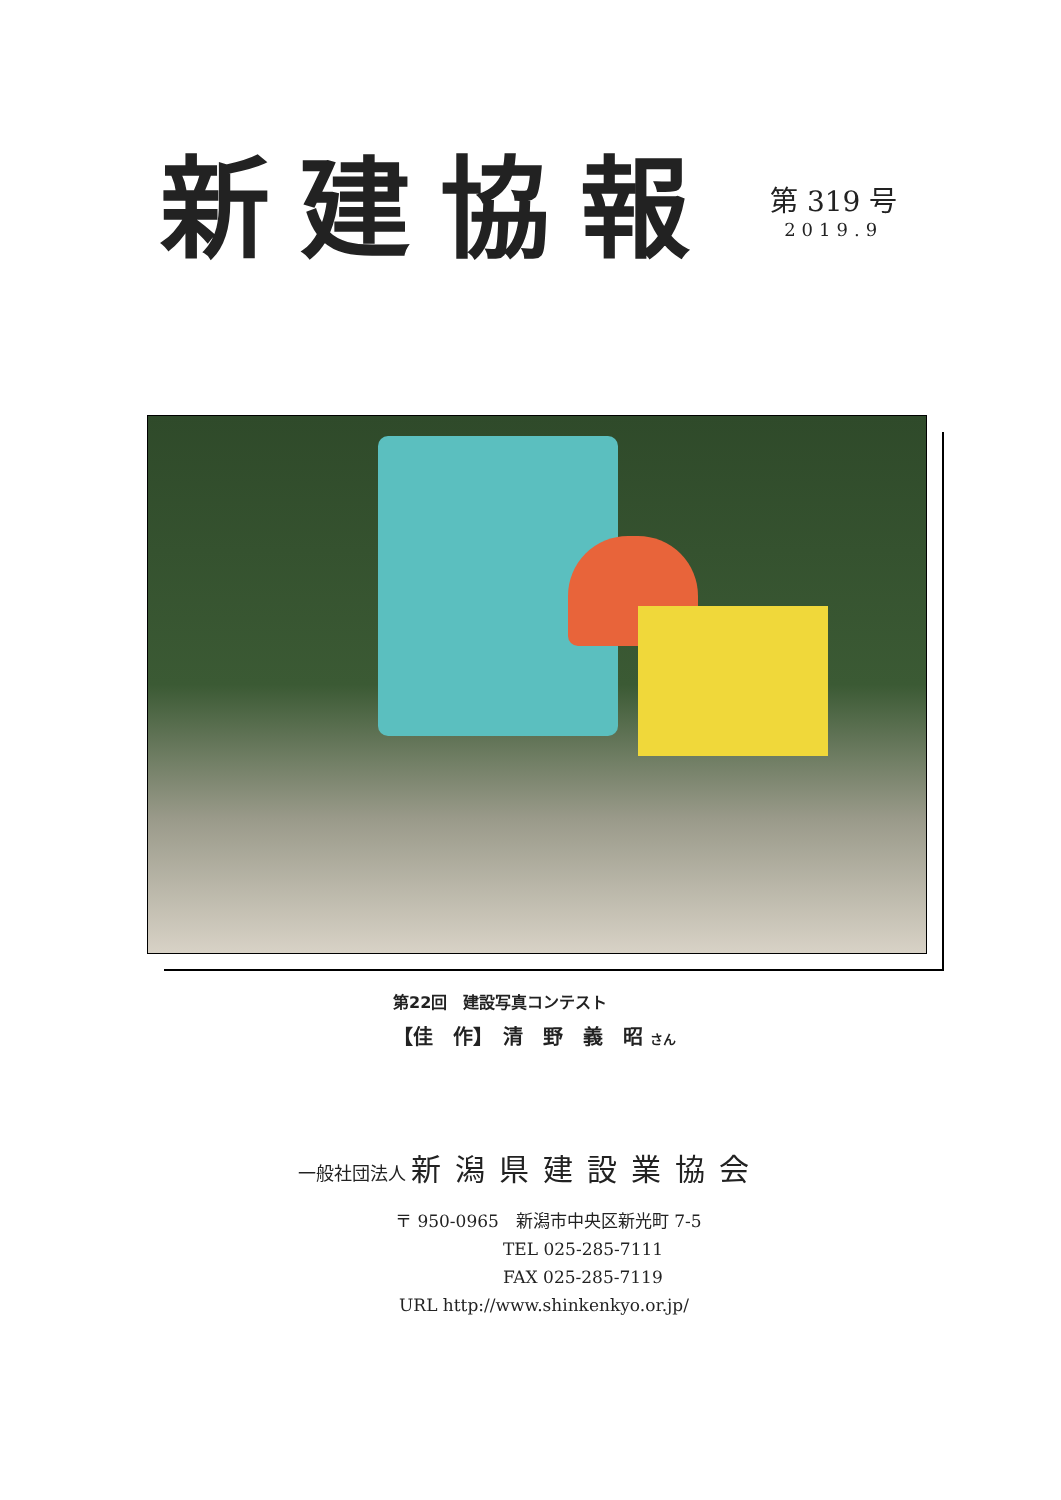新建協報
第 319 号
2019.9
第22回　建設写真コンテスト
【佳　作】　清　野　義　昭 さん
一般社団法人 新潟県建設業協会
〒 950-0965　新潟市中央区新光町 7-5
TEL 025-285-7111
FAX 025-285-7119
URL http://www.shinkenkyo.or.jp/